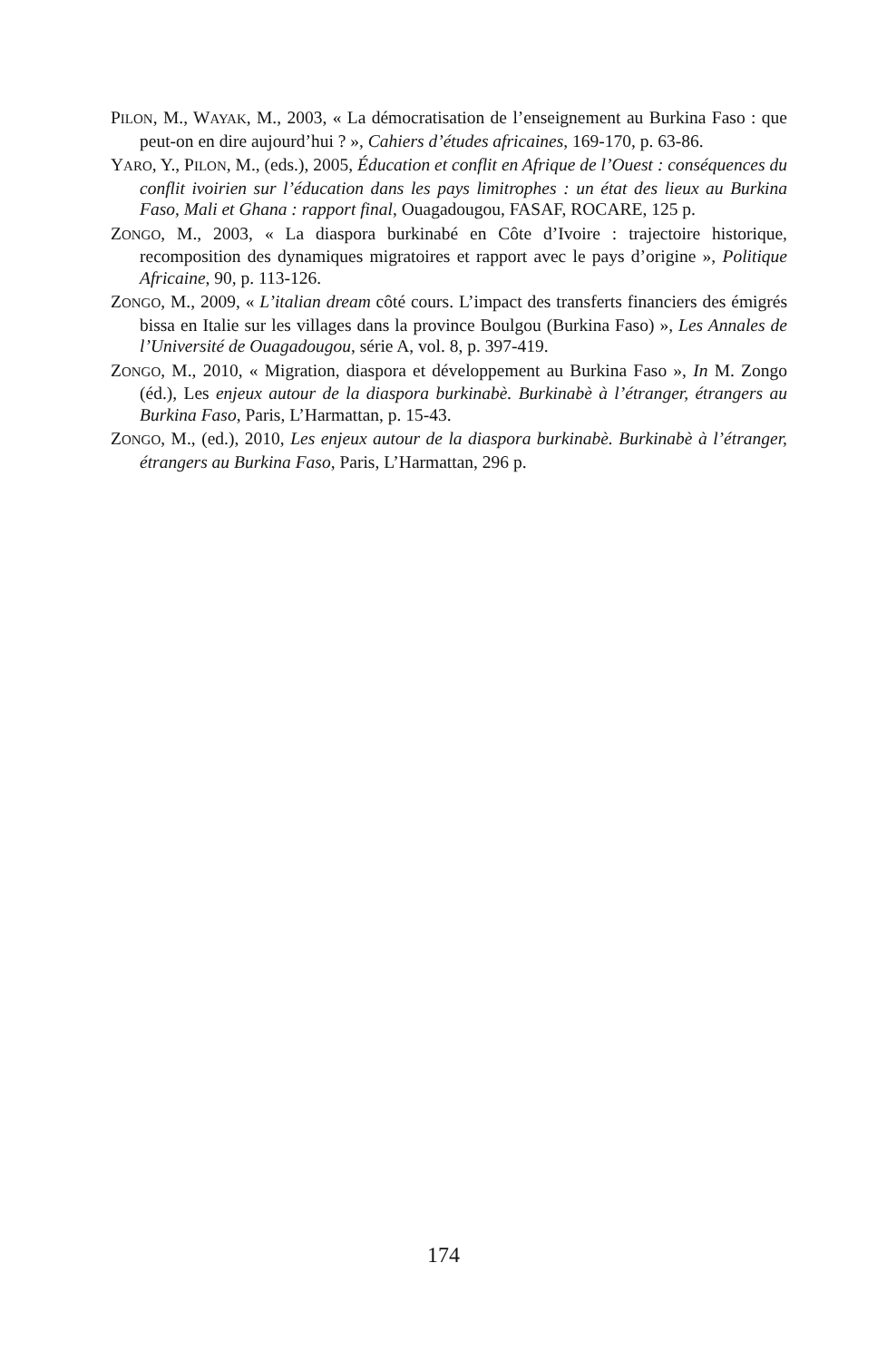PILON, M., WAYAK, M., 2003, « La démocratisation de l’enseignement au Burkina Faso : que peut-on en dire aujourd’hui ? », Cahiers d’études africaines, 169-170, p. 63-86.
YARO, Y., PILON, M., (eds.), 2005, Éducation et conflit en Afrique de l’Ouest : conséquences du conflit ivoirien sur l’éducation dans les pays limitrophes : un état des lieux au Burkina Faso, Mali et Ghana : rapport final, Ouagadougou, FASAF, ROCARE, 125 p.
ZONGO, M., 2003, « La diaspora burkinabé en Côte d’Ivoire : trajectoire historique, recomposition des dynamiques migratoires et rapport avec le pays d’origine », Politique Africaine, 90, p. 113-126.
ZONGO, M., 2009, « L’italian dream côté cours. L’impact des transferts financiers des émigrés bissa en Italie sur les villages dans la province Boulgou (Burkina Faso) », Les Annales de l’Université de Ouagadougou, série A, vol. 8, p. 397-419.
ZONGO, M., 2010, « Migration, diaspora et développement au Burkina Faso », In M. Zongo (éd.), Les enjeux autour de la diaspora burkinabè. Burkinabè à l’étranger, étrangers au Burkina Faso, Paris, L’Harmattan, p. 15-43.
ZONGO, M., (ed.), 2010, Les enjeux autour de la diaspora burkinabè. Burkinabè à l’étranger, étrangers au Burkina Faso, Paris, L’Harmattan, 296 p.
174